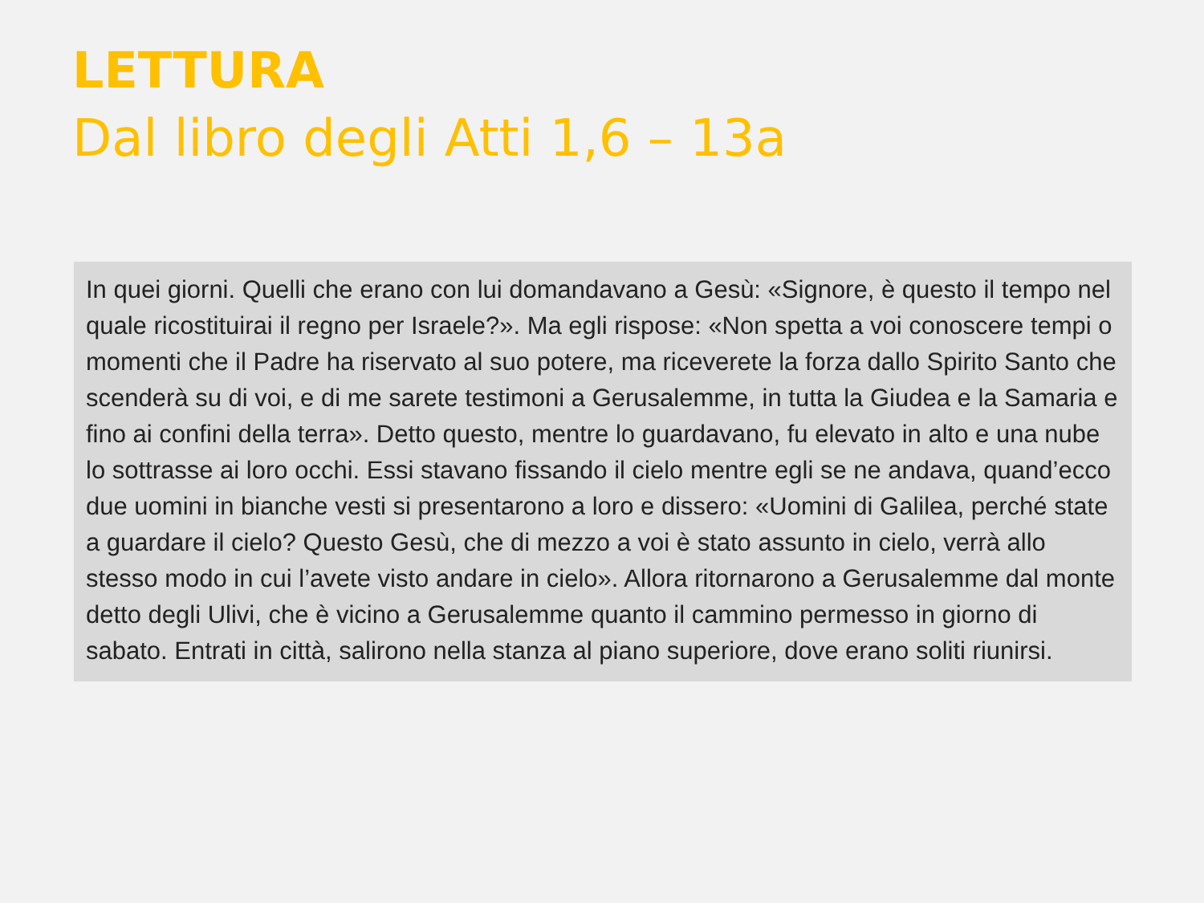LETTURA
Dal libro degli Atti 1,6 – 13a
In quei giorni. Quelli che erano con lui domandavano a Gesù: «Signore, è questo il tempo nel quale ricostituirai il regno per Israele?». Ma egli rispose: «Non spetta a voi conoscere tempi o momenti che il Padre ha riservato al suo potere, ma riceverete la forza dallo Spirito Santo che scenderà su di voi, e di me sarete testimoni a Gerusalemme, in tutta la Giudea e la Samaria e fino ai confini della terra». Detto questo, mentre lo guardavano, fu elevato in alto e una nube lo sottrasse ai loro occhi. Essi stavano fissando il cielo mentre egli se ne andava, quand’ecco due uomini in bianche vesti si presentarono a loro e dissero: «Uomini di Galilea, perché state a guardare il cielo? Questo Gesù, che di mezzo a voi è stato assunto in cielo, verrà allo stesso modo in cui l’avete visto andare in cielo». Allora ritornarono a Gerusalemme dal monte detto degli Ulivi, che è vicino a Gerusalemme quanto il cammino permesso in giorno di sabato. Entrati in città, salirono nella stanza al piano superiore, dove erano soliti riunirsi.